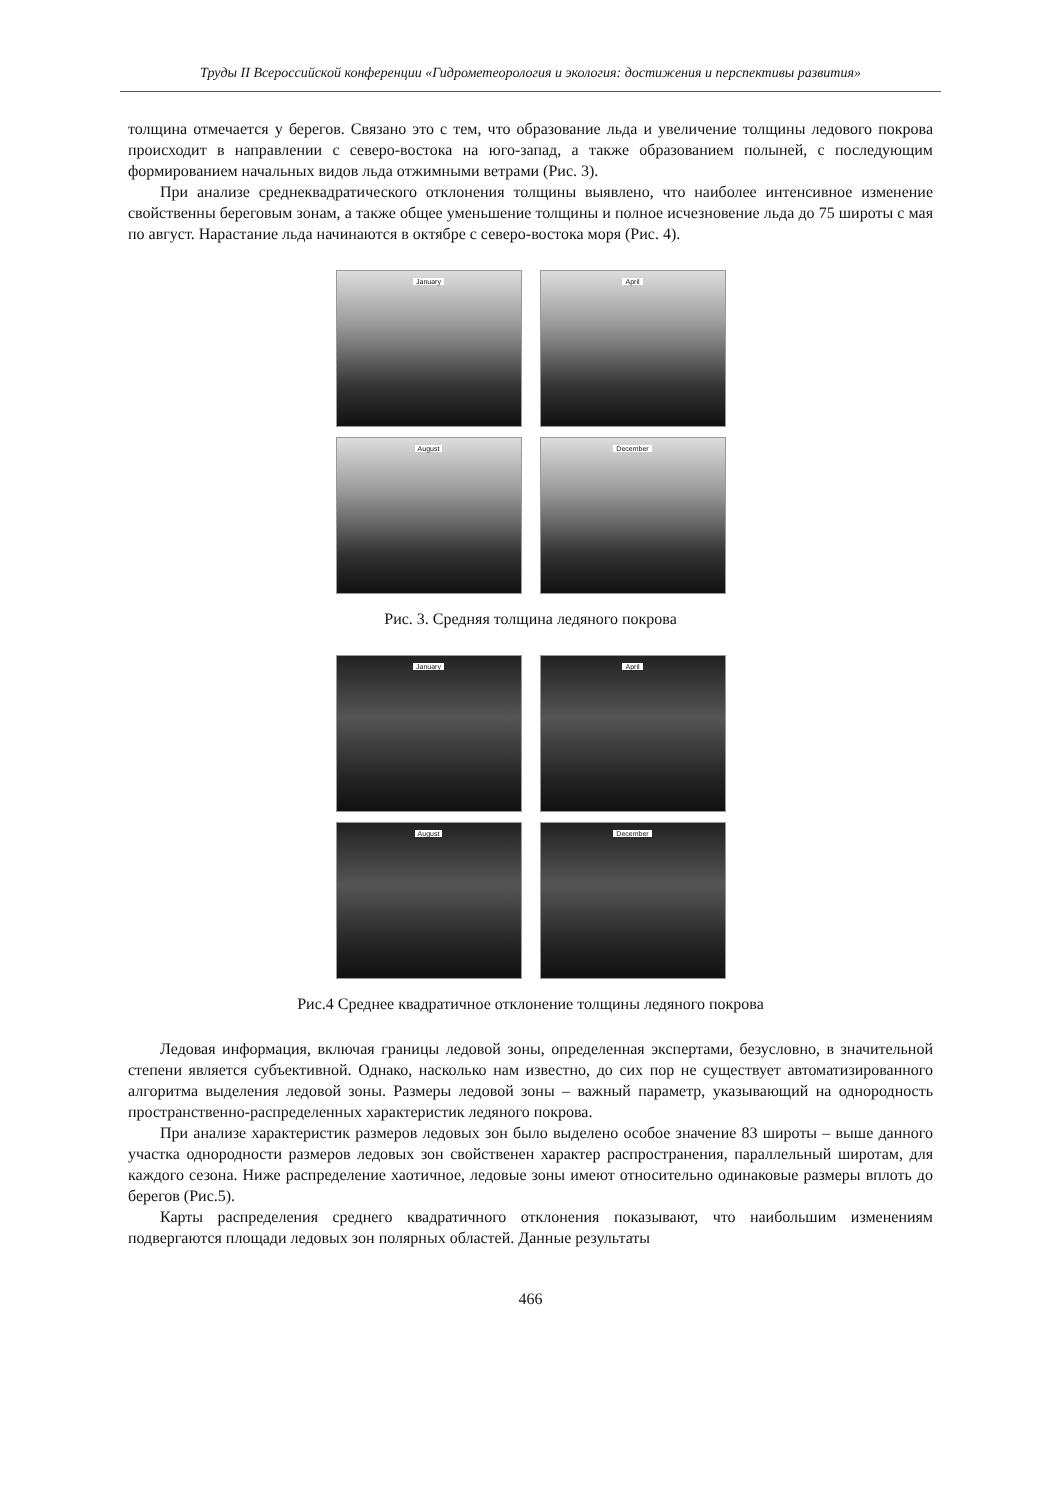Труды II Всероссийской конференции «Гидрометеорология и экология: достижения и перспективы развития»
толщина отмечается у берегов. Связано это с тем, что образование льда и увеличение толщины ледового покрова происходит в направлении с северо-востока на юго-запад, а также образованием полыней, с последующим формированием начальных видов льда отжимными ветрами (Рис. 3).
При анализе среднеквадратического отклонения толщины выявлено, что наиболее интенсивное изменение свойственны береговым зонам, а также общее уменьшение толщины и полное исчезновение льда до 75 широты с мая по август. Нарастание льда начинаются в октябре с северо-востока моря (Рис. 4).
January
April
August
December
Рис. 3. Средняя толщина ледяного покрова
January
April
August
December
Рис.4 Среднее квадратичное отклонение толщины ледяного покрова
Ледовая информация, включая границы ледовой зоны, определенная экспертами, безусловно, в значительной степени является субъективной. Однако, насколько нам известно, до сих пор не существует автоматизированного алгоритма выделения ледовой зоны. Размеры ледовой зоны – важный параметр, указывающий на однородность пространственно-распределенных характеристик ледяного покрова.
При анализе характеристик размеров ледовых зон было выделено особое значение 83 широты – выше данного участка однородности размеров ледовых зон свойственен характер распространения, параллельный широтам, для каждого сезона. Ниже распределение хаотичное, ледовые зоны имеют относительно одинаковые размеры вплоть до берегов (Рис.5).
Карты распределения среднего квадратичного отклонения показывают, что наибольшим изменениям подвергаются площади ледовых зон полярных областей. Данные результаты
466